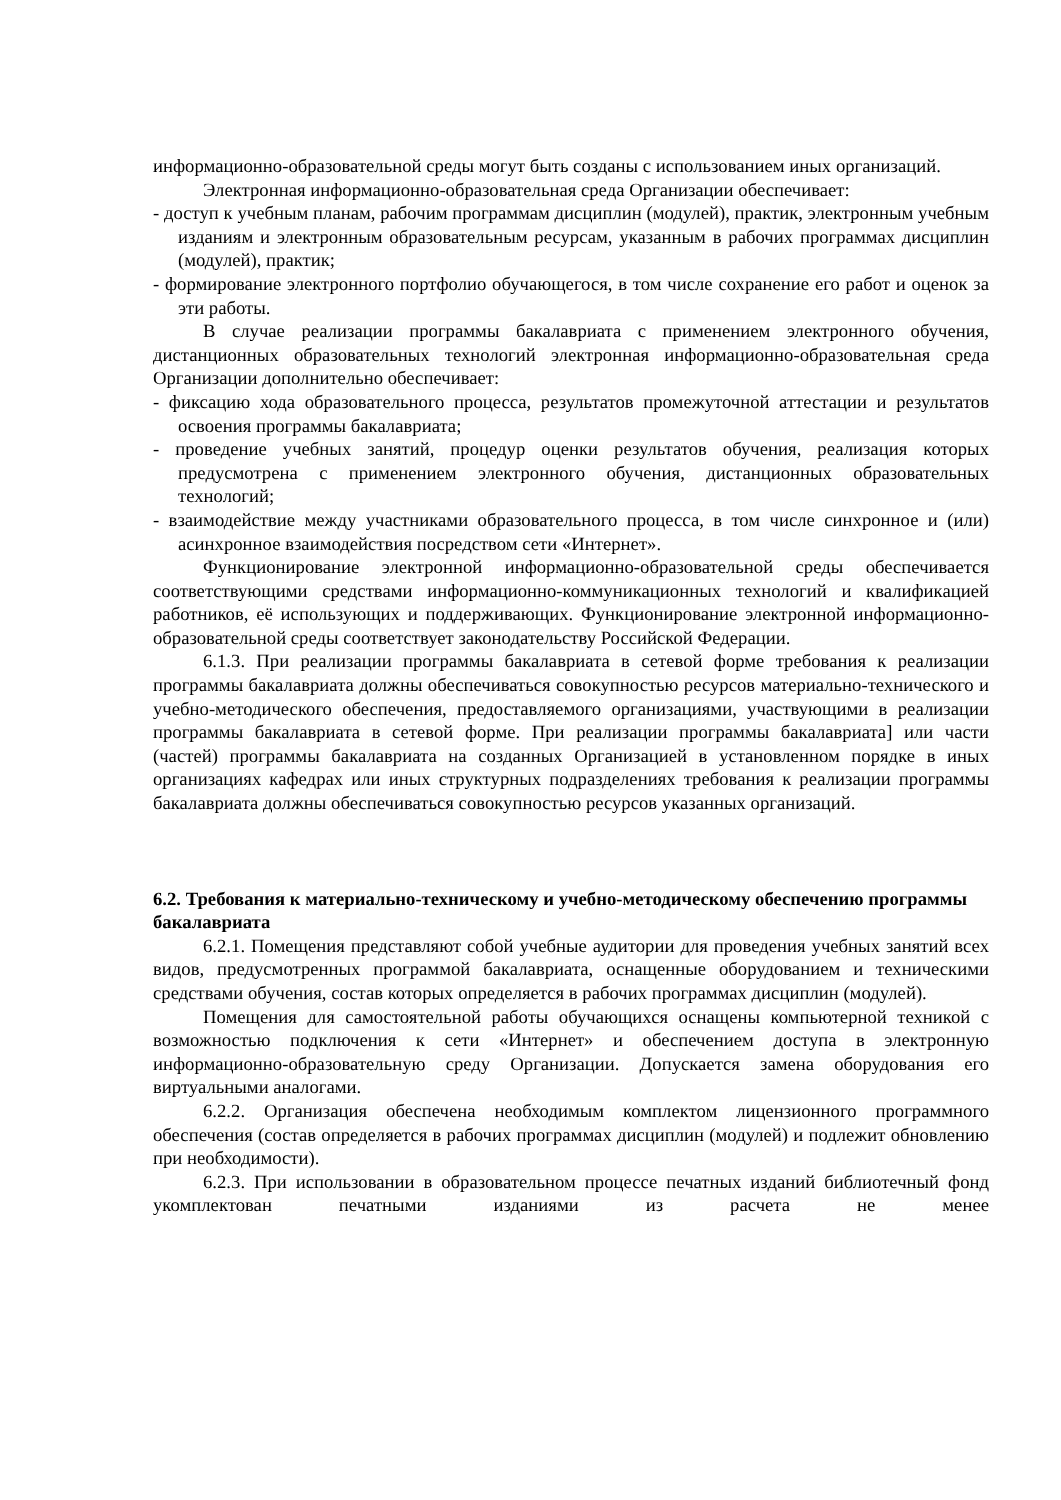информационно-образовательной среды могут быть созданы с использованием иных организаций.
Электронная информационно-образовательная среда Организации обеспечивает:
- доступ к учебным планам, рабочим программам дисциплин (модулей), практик, электронным учебным изданиям и электронным образовательным ресурсам, указанным в рабочих программах дисциплин (модулей), практик;
- формирование электронного портфолио обучающегося, в том числе сохранение его работ и оценок за эти работы.
В случае реализации программы бакалавриата с применением электронного обучения, дистанционных образовательных технологий электронная информационно-образовательная среда Организации дополнительно обеспечивает:
- фиксацию хода образовательного процесса, результатов промежуточной аттестации и результатов освоения программы бакалавриата;
- проведение учебных занятий, процедур оценки результатов обучения, реализация которых предусмотрена с применением электронного обучения, дистанционных образовательных технологий;
- взаимодействие между участниками образовательного процесса, в том числе синхронное и (или) асинхронное взаимодействия посредством сети «Интернет».
Функционирование электронной информационно-образовательной среды обеспечивается соответствующими средствами информационно-коммуникационных технологий и квалификацией работников, её использующих и поддерживающих. Функционирование электронной информационно-образовательной среды соответствует законодательству Российской Федерации.
6.1.3. При реализации программы бакалавриата в сетевой форме требования к реализации программы бакалавриата должны обеспечиваться совокупностью ресурсов материально-технического и учебно-методического обеспечения, предоставляемого организациями, участвующими в реализации программы бакалавриата в сетевой форме. При реализации программы бакалавриата] или части (частей) программы бакалавриата на созданных Организацией в установленном порядке в иных организациях кафедрах или иных структурных подразделениях требования к реализации программы бакалавриата должны обеспечиваться совокупностью ресурсов указанных организаций.
6.2. Требования к материально-техническому и учебно-методическому обеспечению программы бакалавриата
6.2.1. Помещения представляют собой учебные аудитории для проведения учебных занятий всех видов, предусмотренных программой бакалавриата, оснащенные оборудованием и техническими средствами обучения, состав которых определяется в рабочих программах дисциплин (модулей).
Помещения для самостоятельной работы обучающихся оснащены компьютерной техникой с возможностью подключения к сети «Интернет» и обеспечением доступа в электронную информационно-образовательную среду Организации. Допускается замена оборудования его виртуальными аналогами.
6.2.2. Организация обеспечена необходимым комплектом лицензионного программного обеспечения (состав определяется в рабочих программах дисциплин (модулей) и подлежит обновлению при необходимости).
6.2.3. При использовании в образовательном процессе печатных изданий библиотечный фонд укомплектован печатными изданиями из расчета не менее